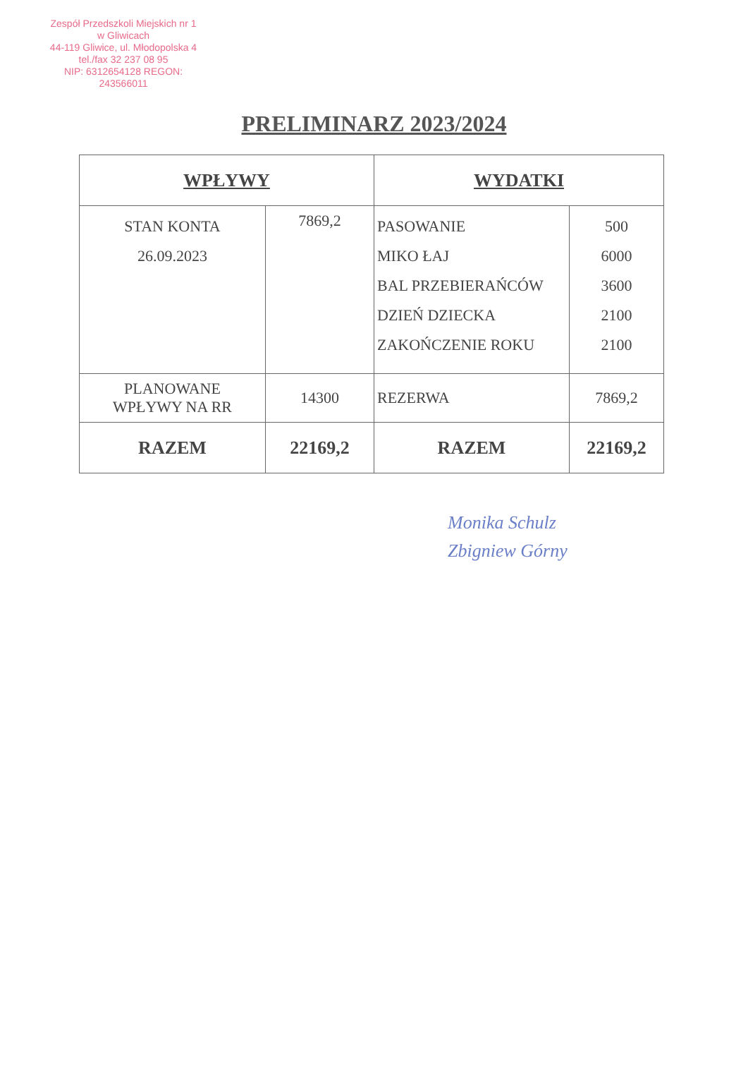Zespół Przedszkoli Miejskich nr 1
w Gliwicach
44-119 Gliwice, ul. Młodopolska 4
tel./fax 32 237 08 95
NIP: 6312654128 REGON: 243566011
PRELIMINARZ 2023/2024
| WPŁYWY | | WYDATKI | |
| --- | --- | --- | --- |
| STAN KONTA 26.09.2023 | 7869,2 | PASOWANIE MIKO ŁAJ BAL PRZEBIERAŃCÓW DZIEŃ DZIECKA ZAKOŃCZENIE ROKU | 500 6000 3600 2100 2100 |
| PLANOWANE WPŁYWY NA RR | 14300 | REZERWA | 7869,2 |
| RAZEM | 22169,2 | RAZEM | 22169,2 |
Monika Schulz
Zbigniew Górny